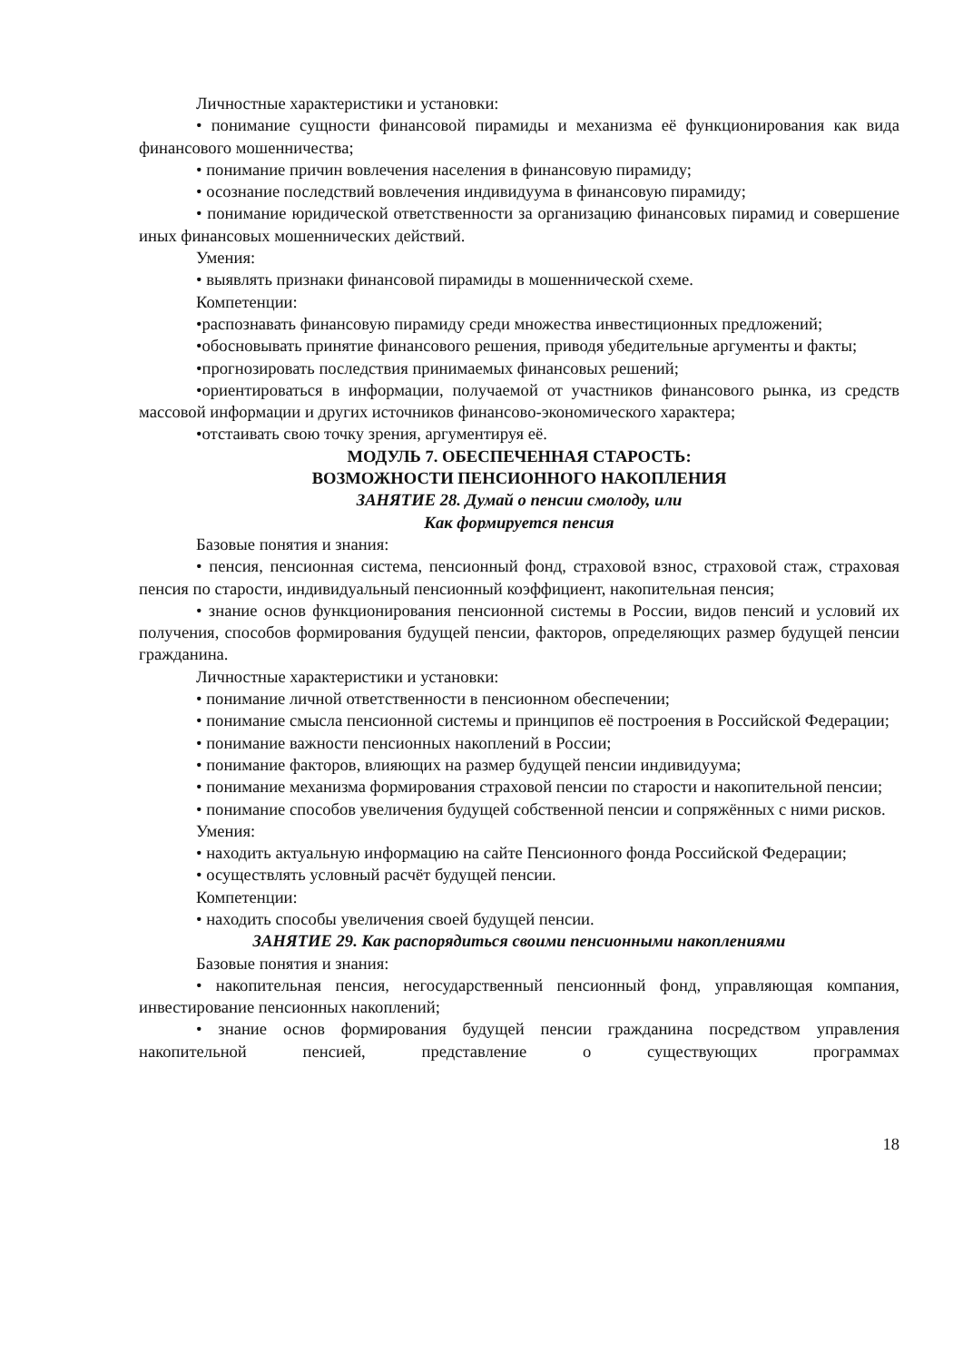Личностные характеристики и установки:
• понимание сущности финансовой пирамиды и механизма её функционирования как вида финансового мошенничества;
• понимание причин вовлечения населения в финансовую пирамиду;
• осознание последствий вовлечения индивидуума в финансовую пирамиду;
• понимание юридической ответственности за организацию финансовых пирамид и совершение иных финансовых мошеннических действий.
Умения:
• выявлять признаки финансовой пирамиды в мошеннической схеме.
Компетенции:
•распознавать финансовую пирамиду среди множества инвестиционных предложений;
•обосновывать принятие финансового решения, приводя убедительные аргументы и факты;
•прогнозировать последствия принимаемых финансовых решений;
•ориентироваться в информации, получаемой от участников финансового рынка, из средств массовой информации и других источников финансово-экономического характера;
•отстаивать свою точку зрения, аргументируя её.
МОДУЛЬ 7. ОБЕСПЕЧЕННАЯ СТАРОСТЬ:
ВОЗМОЖНОСТИ ПЕНСИОННОГО НАКОПЛЕНИЯ
ЗАНЯТИЕ 28. Думай о пенсии смолоду, или
Как формируется пенсия
Базовые понятия и знания:
• пенсия, пенсионная система, пенсионный фонд, страховой взнос, страховой стаж, страховая пенсия по старости, индивидуальный пенсионный коэффициент, накопительная пенсия;
• знание основ функционирования пенсионной системы в России, видов пенсий и условий их получения, способов формирования будущей пенсии, факторов, определяющих размер будущей пенсии гражданина.
Личностные характеристики и установки:
• понимание личной ответственности в пенсионном обеспечении;
• понимание смысла пенсионной системы и принципов её построения в Российской Федерации;
• понимание важности пенсионных накоплений в России;
• понимание факторов, влияющих на размер будущей пенсии индивидуума;
• понимание механизма формирования страховой пенсии по старости и накопительной пенсии;
• понимание способов увеличения будущей собственной пенсии и сопряжённых с ними рисков.
Умения:
• находить актуальную информацию на сайте Пенсионного фонда Российской Федерации;
• осуществлять условный расчёт будущей пенсии.
Компетенции:
• находить способы увеличения своей будущей пенсии.
ЗАНЯТИЕ 29. Как распорядиться своими пенсионными накоплениями
Базовые понятия и знания:
• накопительная пенсия, негосударственный пенсионный фонд, управляющая компания, инвестирование пенсионных накоплений;
• знание основ формирования будущей пенсии гражданина посредством управления накопительной пенсией, представление о существующих программах
18